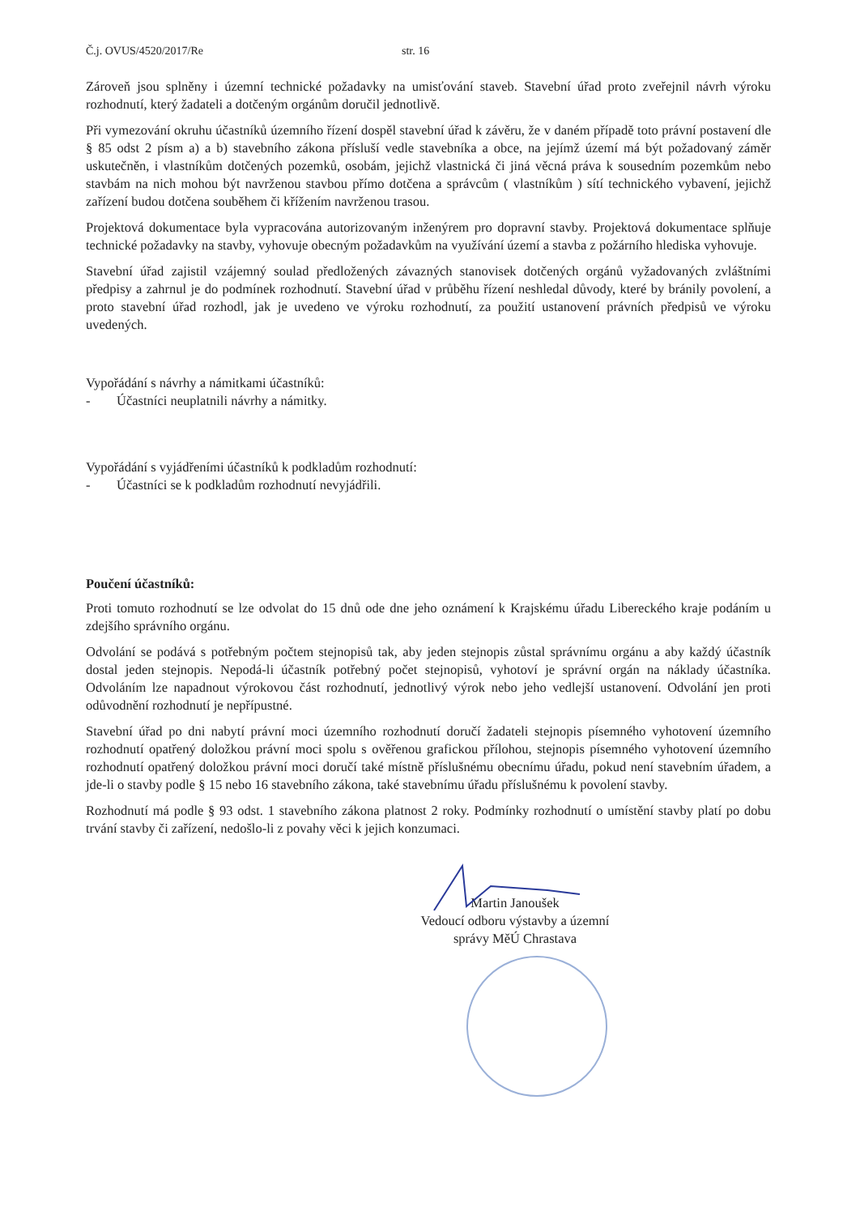Č.j. OVUS/4520/2017/Re str. 16
Zároveň jsou splněny i územní technické požadavky na umisťování staveb. Stavební úřad proto zveřejnil návrh výroku rozhodnutí, který žadateli a dotčeným orgánům doručil jednotlivě.
Při vymezování okruhu účastníků územního řízení dospěl stavební úřad k závěru, že v daném případě toto právní postavení dle § 85 odst 2 písm a) a b) stavebního zákona přísluší vedle stavebníka a obce, na jejímž území má být požadovaný záměr uskutečněn, i vlastníkům dotčených pozemků, osobám, jejichž vlastnická či jiná věcná práva k sousedním pozemkům nebo stavbám na nich mohou být navrženou stavbou přímo dotčena a správcům ( vlastníkům ) sítí technického vybavení, jejichž zařízení budou dotčena souběhem či křížením navrženou trasou.
Projektová dokumentace byla vypracována autorizovaným inženýrem pro dopravní stavby. Projektová dokumentace splňuje technické požadavky na stavby, vyhovuje obecným požadavkům na využívání území a stavba z požárního hlediska vyhovuje.
Stavební úřad zajistil vzájemný soulad předložených závazných stanovisek dotčených orgánů vyžadovaných zvláštními předpisy a zahrnul je do podmínek rozhodnutí. Stavební úřad v průběhu řízení neshledal důvody, které by bránily povolení, a proto stavební úřad rozhodl, jak je uvedeno ve výroku rozhodnutí, za použití ustanovení právních předpisů ve výroku uvedených.
Vypořádání s návrhy a námitkami účastníků:
- Účastníci neuplatnili návrhy a námitky.
Vypořádání s vyjádřeními účastníků k podkladům rozhodnutí:
- Účastníci se k podkladům rozhodnutí nevyjádřili.
Poučení účastníků:
Proti tomuto rozhodnutí se lze odvolat do 15 dnů ode dne jeho oznámení k Krajskému úřadu Libereckého kraje podáním u zdejšího správního orgánu.
Odvolání se podává s potřebným počtem stejnopisů tak, aby jeden stejnopis zůstal správnímu orgánu a aby každý účastník dostal jeden stejnopis. Nepodá-li účastník potřebný počet stejnopisů, vyhotoví je správní orgán na náklady účastníka. Odvoláním lze napadnout výrokovou část rozhodnutí, jednotlivý výrok nebo jeho vedlejší ustanovení. Odvolání jen proti odůvodnění rozhodnutí je nepřípustné.
Stavební úřad po dni nabytí právní moci územního rozhodnutí doručí žadateli stejnopis písemného vyhotovení územního rozhodnutí opatřený doložkou právní moci spolu s ověřenou grafickou přílohou, stejnopis písemného vyhotovení územního rozhodnutí opatřený doložkou právní moci doručí také místně příslušnému obecnímu úřadu, pokud není stavebním úřadem, a jde-li o stavby podle § 15 nebo 16 stavebního zákona, také stavebnímu úřadu příslušnému k povolení stavby.
Rozhodnutí má podle § 93 odst. 1 stavebního zákona platnost 2 roky. Podmínky rozhodnutí o umístění stavby platí po dobu trvání stavby či zařízení, nedošlo-li z povahy věci k jejich konzumaci.
Martin Janoušek
Vedoucí odboru výstavby a územní
správy MěÚ Chrastava